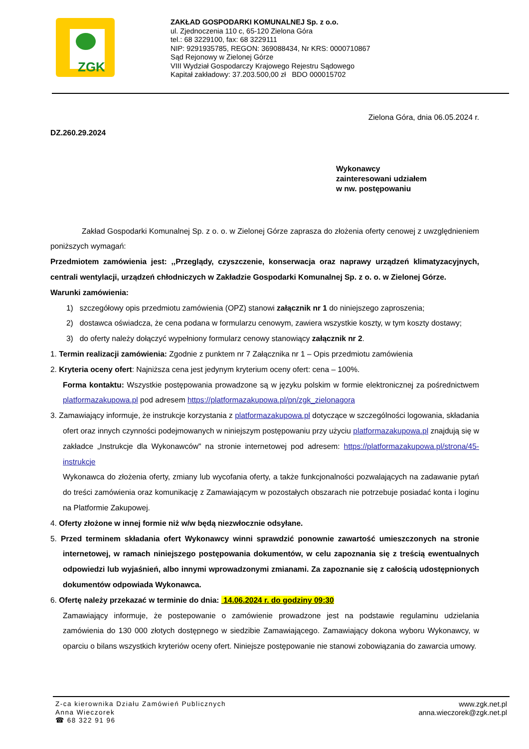ZGK
ZAKŁAD GOSPODARKI KOMUNALNEJ Sp. z o.o.
ul. Zjednoczenia 110 c, 65-120 Zielona Góra
tel.: 68 3229100, fax: 68 3229111
NIP: 9291935785, REGON: 369088434, Nr KRS: 0000710867
Sąd Rejonowy w Zielonej Górze
VIII Wydział Gospodarczy Krajowego Rejestru Sądowego
Kapitał zakładowy: 37.203.500,00 zł BDO 000015702
Zielona Góra, dnia 06.05.2024 r.
DZ.260.29.2024
Wykonawcy
zainteresowani udziałem
w nw. postępowaniu
Zakład Gospodarki Komunalnej Sp. z o. o. w Zielonej Górze zaprasza do złożenia oferty cenowej z uwzględnieniem poniższych wymagań:
Przedmiotem zamówienia jest: ,,Przeglądy, czyszczenie, konserwacja oraz naprawy urządzeń klimatyzacyjnych, centrali wentylacji, urządzeń chłodniczych w Zakładzie Gospodarki Komunalnej Sp. z o. o. w Zielonej Górze.
Warunki zamówienia:
1) szczegółowy opis przedmiotu zamówienia (OPZ) stanowi załącznik nr 1 do niniejszego zaproszenia;
2) dostawca oświadcza, że cena podana w formularzu cenowym, zawiera wszystkie koszty, w tym koszty dostawy;
3) do oferty należy dołączyć wypełniony formularz cenowy stanowiący załącznik nr 2.
1. Termin realizacji zamówienia: Zgodnie z punktem nr 7 Załącznika nr 1 – Opis przedmiotu zamówienia
2. Kryteria oceny ofert: Najniższa cena jest jedynym kryterium oceny ofert: cena – 100%.
Forma kontaktu: Wszystkie postępowania prowadzone są w języku polskim w formie elektronicznej za pośrednictwem platformazakupowa.pl pod adresem https://platformazakupowa.pl/pn/zgk_zielonagora
3. Zamawiający informuje, że instrukcje korzystania z platformazakupowa.pl dotyczące w szczególności logowania, składania ofert oraz innych czynności podejmowanych w niniejszym postępowaniu przy użyciu platformazakupowa.pl znajdują się w zakładce „Instrukcje dla Wykonawców" na stronie internetowej pod adresem: https://platformazakupowa.pl/strona/45-instrukcje
Wykonawca do złożenia oferty, zmiany lub wycofania oferty, a także funkcjonalności pozwalających na zadawanie pytań do treści zamówienia oraz komunikację z Zamawiającym w pozostałych obszarach nie potrzebuje posiadać konta i loginu na Platformie Zakupowej.
4. Oferty złożone w innej formie niż w/w będą niezwłocznie odsyłane.
5. Przed terminem składania ofert Wykonawcy winni sprawdzić ponownie zawartość umieszczonych na stronie internetowej, w ramach niniejszego postępowania dokumentów, w celu zapoznania się z treścią ewentualnych odpowiedzi lub wyjaśnień, albo innymi wprowadzonymi zmianami. Za zapoznanie się z całością udostępnionych dokumentów odpowiada Wykonawca.
6. Ofertę należy przekazać w terminie do dnia: 14.06.2024 r. do godziny 09:30
Zamawiający informuje, że postepowanie o zamówienie prowadzone jest na podstawie regulaminu udzielania zamówienia do 130 000 złotych dostępnego w siedzibie Zamawiającego. Zamawiający dokona wyboru Wykonawcy, w oparciu o bilans wszystkich kryteriów oceny ofert. Niniejsze postępowanie nie stanowi zobowiązania do zawarcia umowy.
Z-ca kierownika Działu Zamówień Publicznych
Anna Wieczorek
☎ 68 322 91 96
www.zgk.net.pl
anna.wieczorek@zgk.net.pl